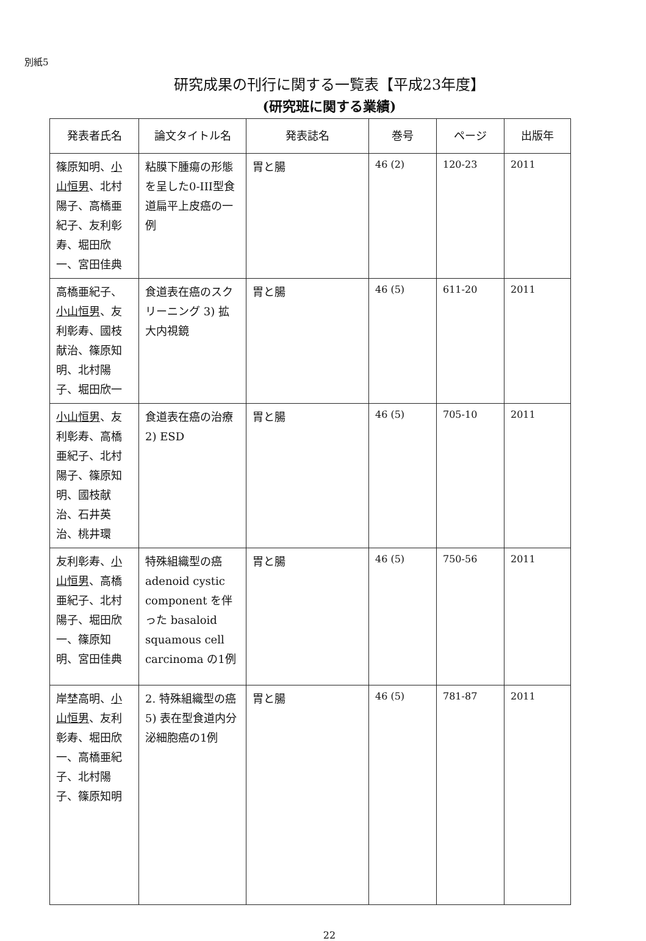別紙5
研究成果の刊行に関する一覧表【平成23年度】
(研究班に関する業績)
| 発表者氏名 | 論文タイトル名 | 発表誌名 | 巻号 | ページ | 出版年 |
| --- | --- | --- | --- | --- | --- |
| 篠原知明、 小山恒男 、北村陽子、高橋亜紀子、友利彰寿、堀田欣一、宮田佳典 | 粘膜下腫瘍の形態を呈した0-III型食道扁平上皮癌の一例 | 胃と腸 | 46 (2) | 120-23 | 2011 |
| 高橋亜紀子、 小山恒男 、友利彰寿、國枝献治、篠原知明、北村陽子、堀田欣一 | 食道表在癌のスクリーニング 3) 拡大内視鏡 | 胃と腸 | 46 (5) | 611-20 | 2011 |
| 小山恒男 、友利彰寿、高橋亜紀子、北村陽子、篠原知明、國枝献治、石井英治、桃井環 | 食道表在癌の治療 2) ESD | 胃と腸 | 46 (5) | 705-10 | 2011 |
| 友利彰寿、 小山恒男 、高橋亜紀子、北村陽子、堀田欣一、篠原知明、宮田佳典 | 特殊組織型の癌 adenoid cystic component を伴った basaloid squamous cell carcinoma の1例 | 胃と腸 | 46 (5) | 750-56 | 2011 |
| 岸埜高明、 小山恒男 、友利彰寿、堀田欣一、高橋亜紀子、北村陽子、篠原知明 | 2. 特殊組織型の癌 5) 表在型食道内分泌細胞癌の1例 | 胃と腸 | 46 (5) | 781-87 | 2011 |
22